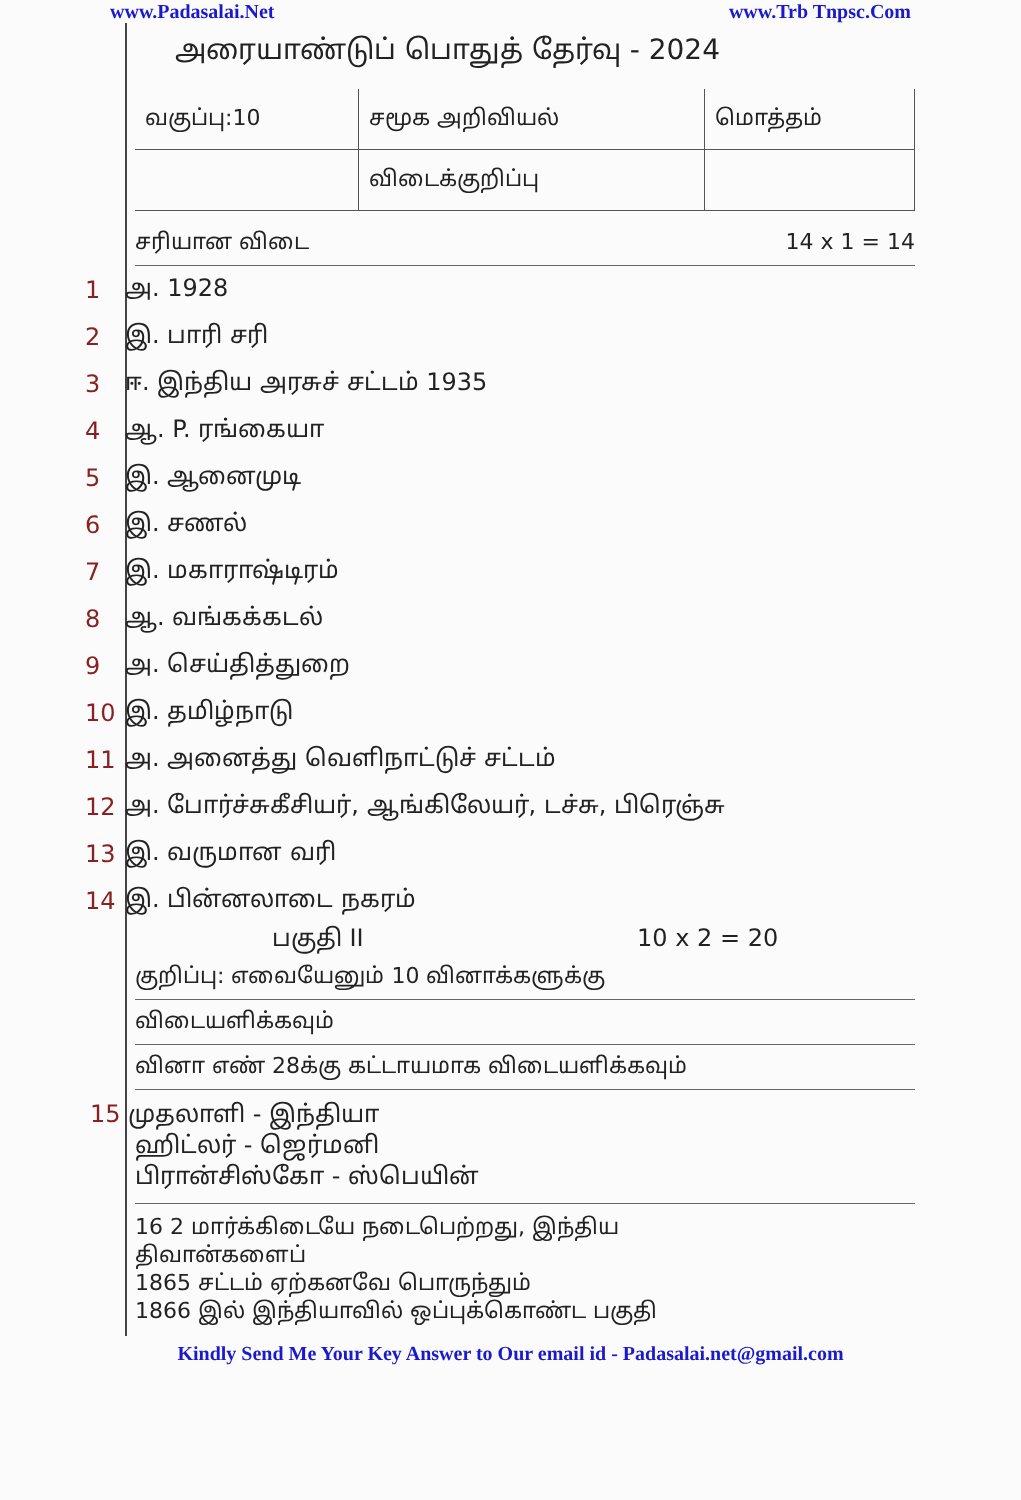www.Padasalai.Net www.Trb Tnpsc.Com
அரையாண்டுப் பொதுத் தேர்வு - 2024
| வகுப்பு:10 | சமூக அறிவியல் | மொத்தம் |
| | விடைக்குறிப்பு | |
சரியான விடை 14 x 1 = 14
1 அ. 1928
2 இ. பாரி சரி
3 ஈ. இந்திய அரசுச் சட்டம் 1935
4 ஆ. P. ரங்கையா
5 இ. ஆனைமுடி
6 இ. சணல்
7 இ. மகாராஷ்டிரம்
8 ஆ. வங்கக்கடல்
9 அ. செய்தித்துறை
10 இ. தமிழ்நாடு
11 அ. அனைத்து வெளிநாட்டுச் சட்டம்
12 அ. போர்ச்சுகீசியர், ஆங்கிலேயர், டச்சு, பிரெஞ்சு
13 இ. வருமான வரி
14 இ. பின்னலாடை நகரம்
பகுதி II 10 x 2 = 20
குறிப்பு: எவையேனும் 10 வினாக்களுக்கு
விடையளிக்கவும்
வினா எண் 28க்கு கட்டாயமாக விடையளிக்கவும்
15 முதலாளி - இந்தியா
ஹிட்லர் - ஜெர்மனி
பிரான்சிஸ்கோ - ஸ்பெயின்
16 2 மார்க்கிடையே நடைபெற்றது, இந்திய
திவான்களைப்
1865 சட்டம் ஏற்கனவே பொருந்தும்
1866 இல் இந்தியாவில் ஒப்புக்கொண்ட பகுதி
Kindly Send Me Your Key Answer to Our email id - Padasalai.net@gmail.com